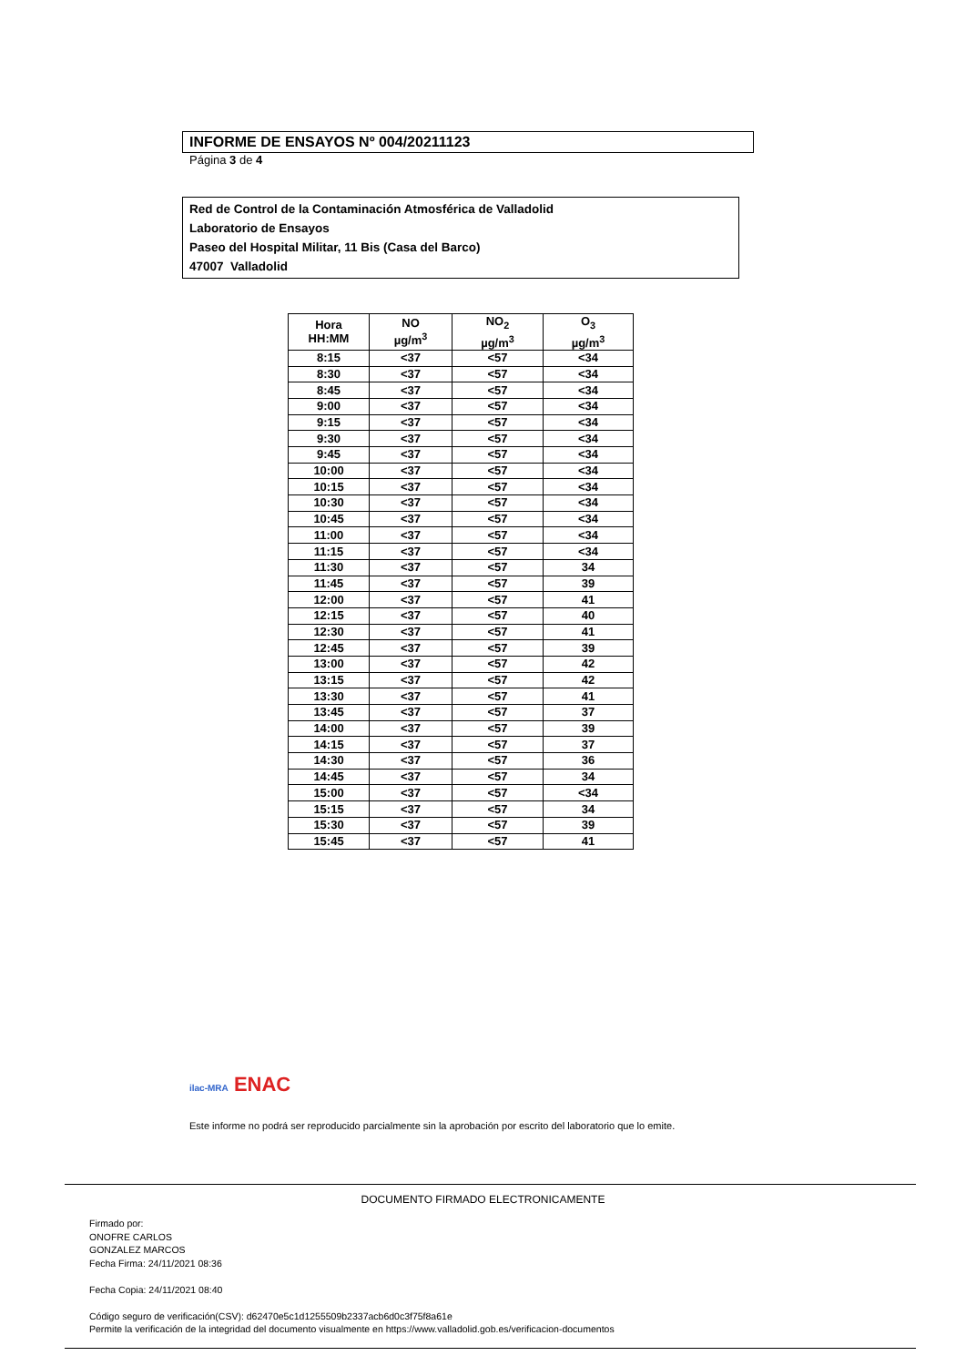INFORME DE ENSAYOS Nº 004/20211123
Página 3 de 4
Red de Control de la Contaminación Atmosférica de Valladolid
Laboratorio de Ensayos
Paseo del Hospital Militar, 11 Bis (Casa del Barco)
47007 Valladolid
| Hora HH:MM | NO µg/m<sup>3</sup> | NO<sub>2</sub> µg/m<sup>3</sup> | O<sub>3</sub> µg/m<sup>3</sup> |
| --- | --- | --- | --- |
| 8:15 | <37 | <57 | <34 |
| 8:30 | <37 | <57 | <34 |
| 8:45 | <37 | <57 | <34 |
| 9:00 | <37 | <57 | <34 |
| 9:15 | <37 | <57 | <34 |
| 9:30 | <37 | <57 | <34 |
| 9:45 | <37 | <57 | <34 |
| 10:00 | <37 | <57 | <34 |
| 10:15 | <37 | <57 | <34 |
| 10:30 | <37 | <57 | <34 |
| 10:45 | <37 | <57 | <34 |
| 11:00 | <37 | <57 | <34 |
| 11:15 | <37 | <57 | <34 |
| 11:30 | <37 | <57 | 34 |
| 11:45 | <37 | <57 | 39 |
| 12:00 | <37 | <57 | 41 |
| 12:15 | <37 | <57 | 40 |
| 12:30 | <37 | <57 | 41 |
| 12:45 | <37 | <57 | 39 |
| 13:00 | <37 | <57 | 42 |
| 13:15 | <37 | <57 | 42 |
| 13:30 | <37 | <57 | 41 |
| 13:45 | <37 | <57 | 37 |
| 14:00 | <37 | <57 | 39 |
| 14:15 | <37 | <57 | 37 |
| 14:30 | <37 | <57 | 36 |
| 14:45 | <37 | <57 | 34 |
| 15:00 | <37 | <57 | <34 |
| 15:15 | <37 | <57 | 34 |
| 15:30 | <37 | <57 | 39 |
| 15:45 | <37 | <57 | 41 |
ilac-MRA ENAC
Este informe no podrá ser reproducido parcialmente sin la aprobación por escrito del laboratorio que lo emite.
DOCUMENTO FIRMADO ELECTRONICAMENTE
Firmado por:
ONOFRE CARLOS
GONZALEZ MARCOS
Fecha Firma: 24/11/2021 08:36
Fecha Copia: 24/11/2021 08:40
Código seguro de verificación(CSV): d62470e5c1d1255509b2337acb6d0c3f75f8a61e
Permite la verificación de la integridad del documento visualmente en https://www.valladolid.gob.es/verificacion-documentos